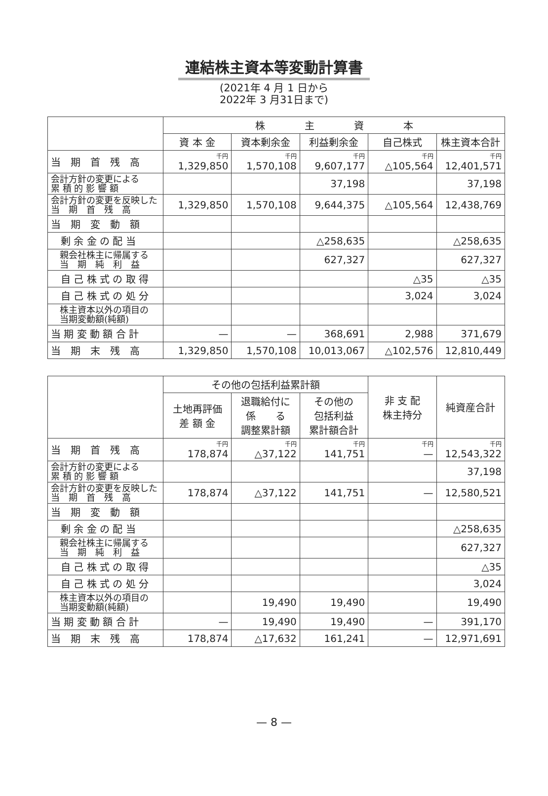連結株主資本等変動計算書
(2021年 4 月 1 日から
2022年 3 月31日まで)
| | 株 主 資 本 | | | | |
| --- | --- | --- | --- | --- | --- |
| | 資 本 金 | 資本剰余金 | 利益剰余金 | 自己株式 | 株主資本合計 |
| 当 期 首 残 高 | 千円 1,329,850 | 千円 1,570,108 | 千円 9,607,177 | 千円 △105,564 | 千円 12,401,571 |
| 会計方針の変更による 累 積 的 影 響 額 | | | 37,198 | | 37,198 |
| 会計方針の変更を反映した 当 期 首 残 高 | 1,329,850 | 1,570,108 | 9,644,375 | △105,564 | 12,438,769 |
| 当 期 変 動 額 | | | | | |
| 剰 余 金 の 配 当 | | | △258,635 | | △258,635 |
| 親会社株主に帰属する 当 期 純 利 益 | | | 627,327 | | 627,327 |
| 自 己 株 式 の 取 得 | | | | △35 | △35 |
| 自 己 株 式 の 処 分 | | | | 3,024 | 3,024 |
| 株主資本以外の項目の 当期変動額(純額) | | | | | |
| 当 期 変 動 額 合 計 | — | — | 368,691 | 2,988 | 371,679 |
| 当 期 末 残 高 | 1,329,850 | 1,570,108 | 10,013,067 | △102,576 | 12,810,449 |
| | その他の包括利益累計額 | | | 非 支 配 株主持分 | 純資産合計 |
| --- | --- | --- | --- | --- | --- |
| | 土地再評価 差 額 金 | 退職給付に 係 る 調整累計額 | その他の 包括利益 累計額合計 | | |
| 当 期 首 残 高 | 千円 178,874 | 千円 △37,122 | 千円 141,751 | 千円 — | 千円 12,543,322 |
| 会計方針の変更による 累 積 的 影 響 額 | | | | | 37,198 |
| 会計方針の変更を反映した 当 期 首 残 高 | 178,874 | △37,122 | 141,751 | — | 12,580,521 |
| 当 期 変 動 額 | | | | | |
| 剰 余 金 の 配 当 | | | | | △258,635 |
| 親会社株主に帰属する 当 期 純 利 益 | | | | | 627,327 |
| 自 己 株 式 の 取 得 | | | | | △35 |
| 自 己 株 式 の 処 分 | | | | | 3,024 |
| 株主資本以外の項目の 当期変動額(純額) | | 19,490 | 19,490 | | 19,490 |
| 当 期 変 動 額 合 計 | — | 19,490 | 19,490 | — | 391,170 |
| 当 期 末 残 高 | 178,874 | △17,632 | 161,241 | — | 12,971,691 |
— 8 —